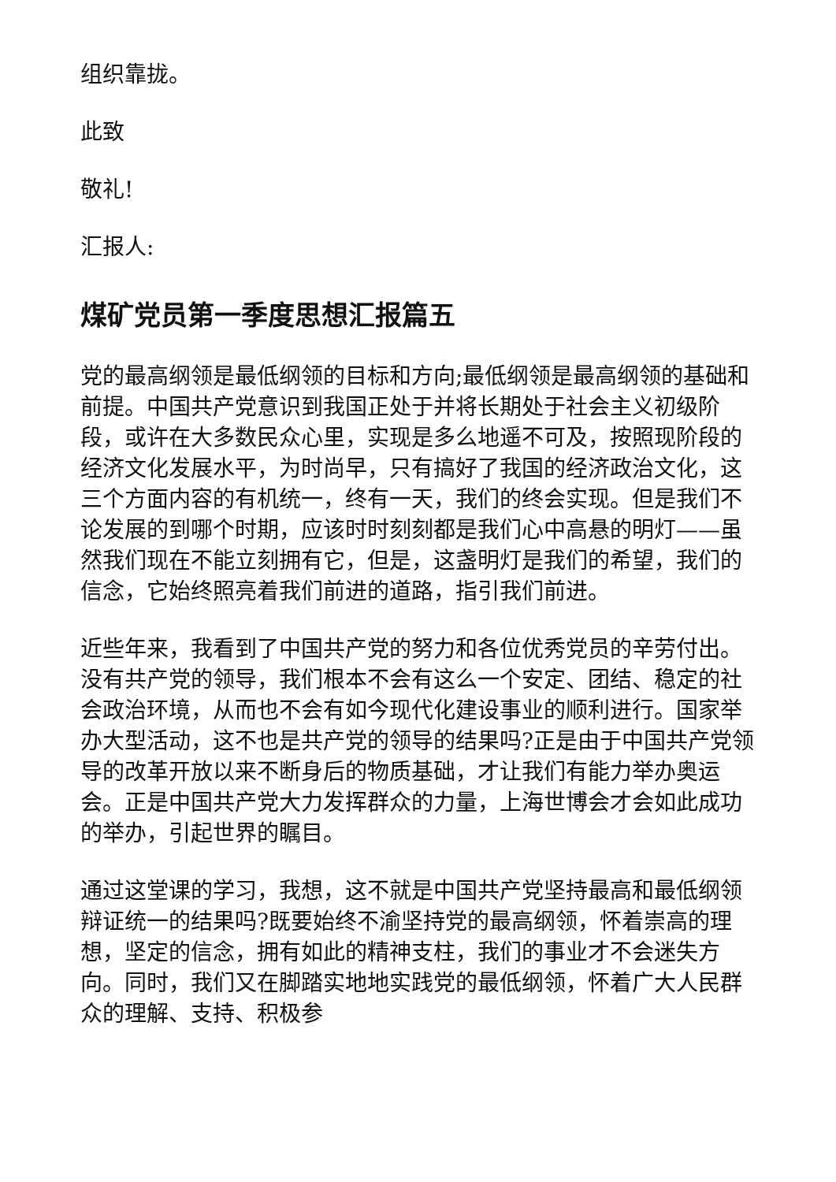组织靠拢。
此致
敬礼!
汇报人:
煤矿党员第一季度思想汇报篇五
党的最高纲领是最低纲领的目标和方向;最低纲领是最高纲领的基础和前提。中国共产党意识到我国正处于并将长期处于社会主义初级阶段，或许在大多数民众心里，实现是多么地遥不可及，按照现阶段的经济文化发展水平，为时尚早，只有搞好了我国的经济政治文化，这三个方面内容的有机统一，终有一天，我们的终会实现。但是我们不论发展的到哪个时期，应该时时刻刻都是我们心中高悬的明灯——虽然我们现在不能立刻拥有它，但是，这盏明灯是我们的希望，我们的信念，它始终照亮着我们前进的道路，指引我们前进。
近些年来，我看到了中国共产党的努力和各位优秀党员的辛劳付出。没有共产党的领导，我们根本不会有这么一个安定、团结、稳定的社会政治环境，从而也不会有如今现代化建设事业的顺利进行。国家举办大型活动，这不也是共产党的领导的结果吗?正是由于中国共产党领导的改革开放以来不断身后的物质基础，才让我们有能力举办奥运会。正是中国共产党大力发挥群众的力量，上海世博会才会如此成功的举办，引起世界的瞩目。
通过这堂课的学习，我想，这不就是中国共产党坚持最高和最低纲领辩证统一的结果吗?既要始终不渝坚持党的最高纲领，怀着崇高的理想，坚定的信念，拥有如此的精神支柱，我们的事业才不会迷失方向。同时，我们又在脚踏实地地实践党的最低纲领，怀着广大人民群众的理解、支持、积极参